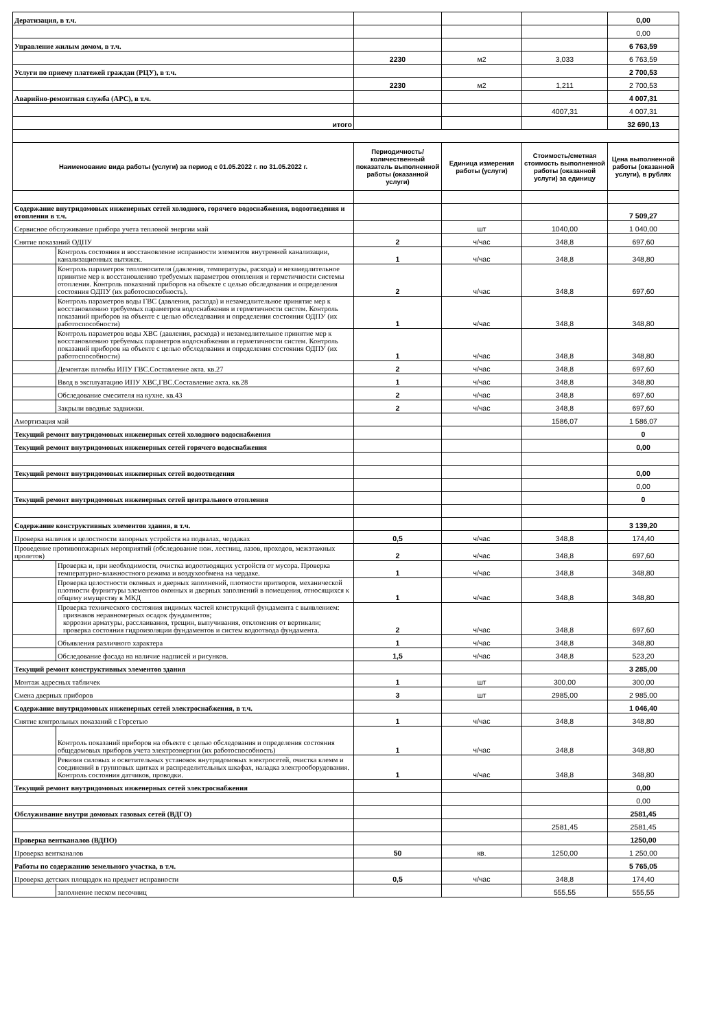| Дератизация, в т.ч. | | | | | 0,00 |
| | | | | | 0,00 |
| Управление жилым домом, в т.ч. | | | | | 6 763,59 |
| | | 2230 | м2 | 3,033 | 6 763,59 |
| Услуги по приему платежей граждан (РЦУ), в т.ч. | | | | | 2 700,53 |
| | | 2230 | м2 | 1,211 | 2 700,53 |
| Аварийно-ремонтная служба (АРС), в т.ч. | | | | | 4 007,31 |
| | | | | 4007,31 | 4 007,31 |
| итого | | | | | 32 690,13 |
| Наименование вида работы (услуги) за период с 01.05.2022 г. по 31.05.2022 г. | | Периодичность/ количественный показатель выполненной работы (оказанной услуги) | Единица измерения работы (услуги) | Стоимость/сметная стоимость выполненной работы (оказанной услуги) за единицу | Цена выполненной работы (оказанной услуги), в рублях |
| Содержание внутридомовых инженерных сетей холодного, горячего водоснабжения, водоотведения и отопления в т.ч. | | | | | 7 509,27 |
| Сервисное обслуживание прибора учета тепловой энергии май | | | шт | 1040,00 | 1 040,00 |
| Снятие показаний ОДПУ | | 2 | ч/час | 348,8 | 697,60 |
| | Контроль состояния и восстановление исправности элементов внутренней канализации, канализационных вытяжек. | 1 | ч/час | 348,8 | 348,80 |
| | Контроль параметров теплоносителя (давления, температуры, расхода) и незамедлительное принятие мер к восстановлению требуемых параметров отопления и герметичности системы отопления. Контроль показаний приборов на объекте с целью обследования и определения состояния ОДПУ (их работоспособность). | 2 | ч/час | 348,8 | 697,60 |
| | Контроль параметров воды ГВС (давления, расхода) и незамедлительное принятие мер к восстановлению требуемых параметров водоснабжения и герметичности систем. Контроль показаний приборов на объекте с целью обследования и определения состояния ОДПУ (их работоспособности) | 1 | ч/час | 348,8 | 348,80 |
| | Контроль параметров воды ХВС (давления, расхода) и незамедлительное принятие мер к восстановлению требуемых параметров водоснабжения и герметичности систем. Контроль показаний приборов на объекте с целью обследования и определения состояния ОДПУ (их работоспособности) | 1 | ч/час | 348,8 | 348,80 |
| | Демонтаж пломбы ИПУ ГВС.Составление акта. кв.27 | 2 | ч/час | 348,8 | 697,60 |
| | Ввод в эксплуатацию ИПУ ХВС,ГВС.Составление акта. кв.28 | 1 | ч/час | 348,8 | 348,80 |
| | Обследование смесителя на кухне. кв.43 | 2 | ч/час | 348,8 | 697,60 |
| | Закрыли вводные задвижки. | 2 | ч/час | 348,8 | 697,60 |
| Амортизация май | | | | 1586,07 | 1 586,07 |
| Текущий ремонт внутридомовых инженерных сетей холодного водоснабжения | | | | | 0 |
| Текущий ремонт внутридомовых инженерных сетей горячего водоснабжения | | | | | 0,00 |
| Текущий ремонт внутридомовых инженерных сетей водоотведения | | | | | 0,00 |
| | | | | | 0,00 |
| Текущий ремонт внутридомовых инженерных сетей центрального отопления | | | | | 0 |
| Содержание конструктивных элементов здания, в т.ч. | | | | | 3 139,20 |
| Проверка наличия и целостности запорных устройств на подвалах, чердаках | | 0,5 | ч/час | 348,8 | 174,40 |
| Проведение противопожарных мероприятий (обследование пож. лестниц, лазов, проходов, межэтажных пролетов) | | 2 | ч/час | 348,8 | 697,60 |
| | Проверка и, при необходимости, очистка водоотводящих устройств от мусора. Проверка температурно-влажностного режима и воздухообмена на чердаке. | 1 | ч/час | 348,8 | 348,80 |
| | Проверка целостности оконных и дверных заполнений, плотности притворов, механической плотности фурнитуры элементов оконных и дверных заполнений в помещения, относящихся к общему имуществу в МКД | 1 | ч/час | 348,8 | 348,80 |
| | Проверка технического состояния видимых частей конструкций фундамента с выявлением: признаков неравномерных осадок фундаментов; коррозии арматуры, расслаивания, трещин, выпучивания, отклонения от вертикали; проверка состояния гидроизоляции фундаментов и систем водоотвода фундамента. | 2 | ч/час | 348,8 | 697,60 |
| | Объявления различного характера | 1 | ч/час | 348,8 | 348,80 |
| | Обследование фасада на наличие надписей и рисунков. | 1,5 | ч/час | 348,8 | 523,20 |
| Текущий ремонт конструктивных элементов здания | | | | | 3 285,00 |
| Монтаж адресных табличек | | 1 | шт | 300,00 | 300,00 |
| Смена дверных приборов | | 3 | шт | 2985,00 | 2 985,00 |
| Содержание внутридомовых инженерных сетей электроснабжения, в т.ч. | | | | | 1 046,40 |
| Снятие контрольных показаний с Горсетью | | 1 | ч/час | 348,8 | 348,80 |
| | Контроль показаний приборов на объекте с целью обследования и определения состояния общедомовых приборов учета электроэнергии (их работоспособность) | 1 | ч/час | 348,8 | 348,80 |
| | Ревизия силовых и осветительных установок внутридомовых электросетей, очистка клемм и соединений в групповых щитках и распределительных шкафах, наладка электрооборудования. Контроль состояния датчиков, проводки. | 1 | ч/час | 348,8 | 348,80 |
| Текущий ремонт внутридомовых инженерных сетей электроснабжения | | | | | 0,00 |
| | | | | | 0,00 |
| Обслуживание внутри домовых газовых сетей (ВДГО) | | | | | 2581,45 |
| | | | | 2581,45 | 2581,45 |
| Проверка вентканалов (ВДПО) | | | | | 1250,00 |
| Проверка вентканалов | | 50 | кв. | 1250,00 | 1 250,00 |
| Работы по содержанию земельного участка, в т.ч. | | | | | 5 765,05 |
| Проверка детских площадок на предмет исправности | | 0,5 | ч/час | 348,8 | 174,40 |
| | заполнение песком песочниц | | | 555,55 | 555,55 |